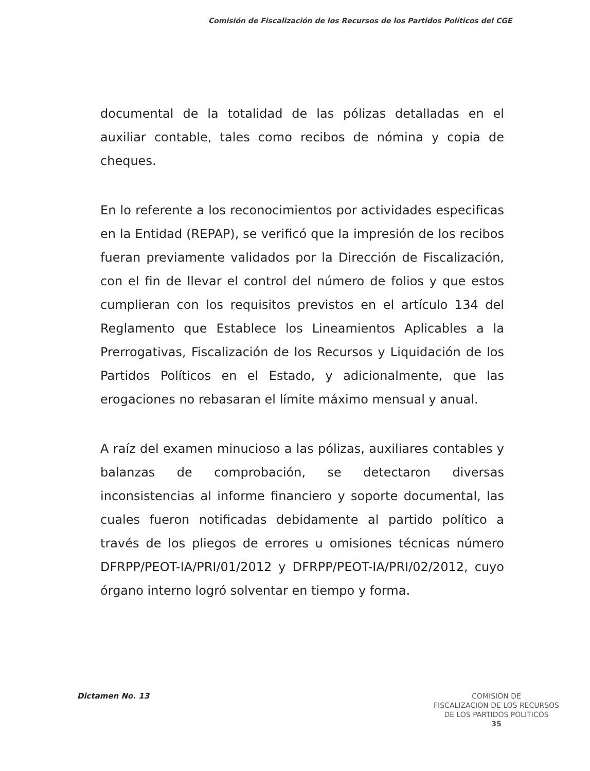Comisión de Fiscalización de los Recursos de los Partidos Políticos del CGE
documental de la totalidad de las pólizas detalladas en el auxiliar contable, tales como recibos de nómina y copia de cheques.
En lo referente a los reconocimientos por actividades especificas en la Entidad (REPAP), se verificó que la impresión de los recibos fueran previamente validados por la Dirección de Fiscalización, con el fin de llevar el control del número de folios y que estos cumplieran con los requisitos previstos en el artículo 134 del Reglamento que Establece los Lineamientos Aplicables a la Prerrogativas, Fiscalización de los Recursos y Liquidación de los Partidos Políticos en el Estado, y adicionalmente, que las erogaciones no rebasaran el límite máximo mensual y anual.
A raíz del examen minucioso a las pólizas, auxiliares contables y balanzas de comprobación, se detectaron diversas inconsistencias al informe financiero y soporte documental, las cuales fueron notificadas debidamente al partido político a través de los pliegos de errores u omisiones técnicas número DFRPP/PEOT-IA/PRI/01/2012 y DFRPP/PEOT-IA/PRI/02/2012, cuyo órgano interno logró solventar en tiempo y forma.
Dictamen No. 13
COMISION DE
FISCALIZACION DE LOS RECURSOS
DE LOS PARTIDOS POLITICOS
35